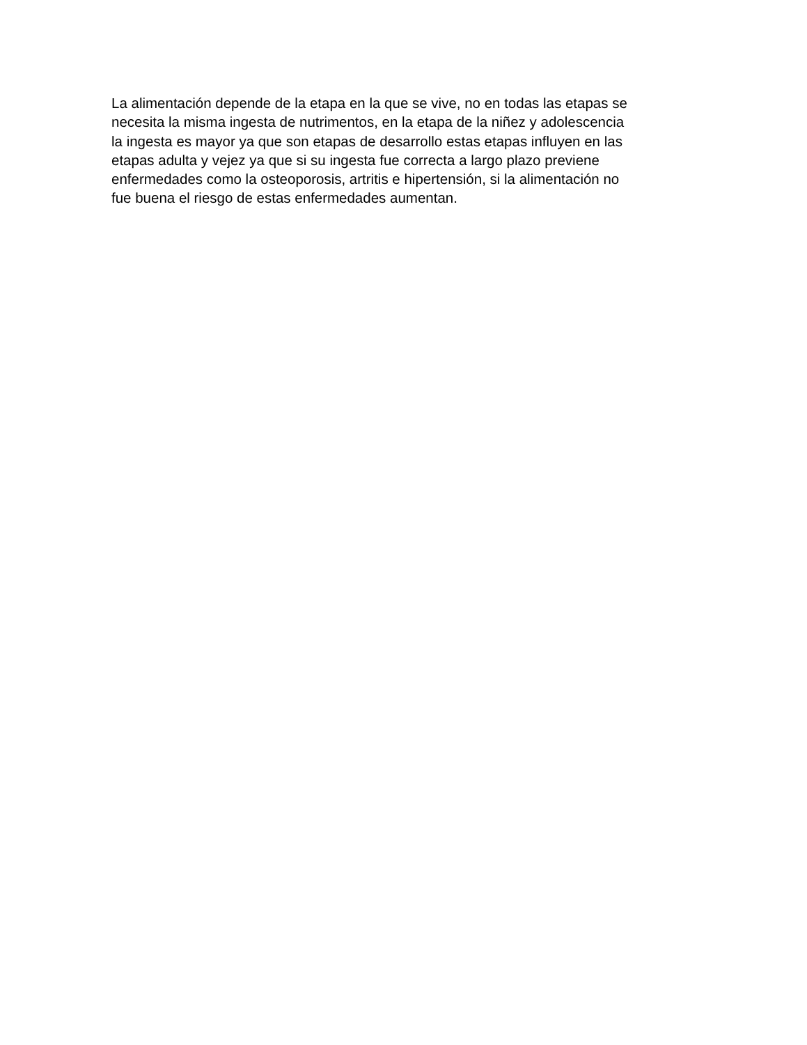La alimentación depende de la etapa en la que se vive, no en todas las etapas se
necesita la misma ingesta de nutrimentos, en la etapa de la niñez y adolescencia
la ingesta es mayor ya que son etapas de desarrollo estas etapas influyen en las
etapas adulta y vejez ya que si su ingesta fue correcta a largo plazo previene
enfermedades como la osteoporosis, artritis e hipertensión, si la alimentación no
fue buena el riesgo de estas enfermedades aumentan.